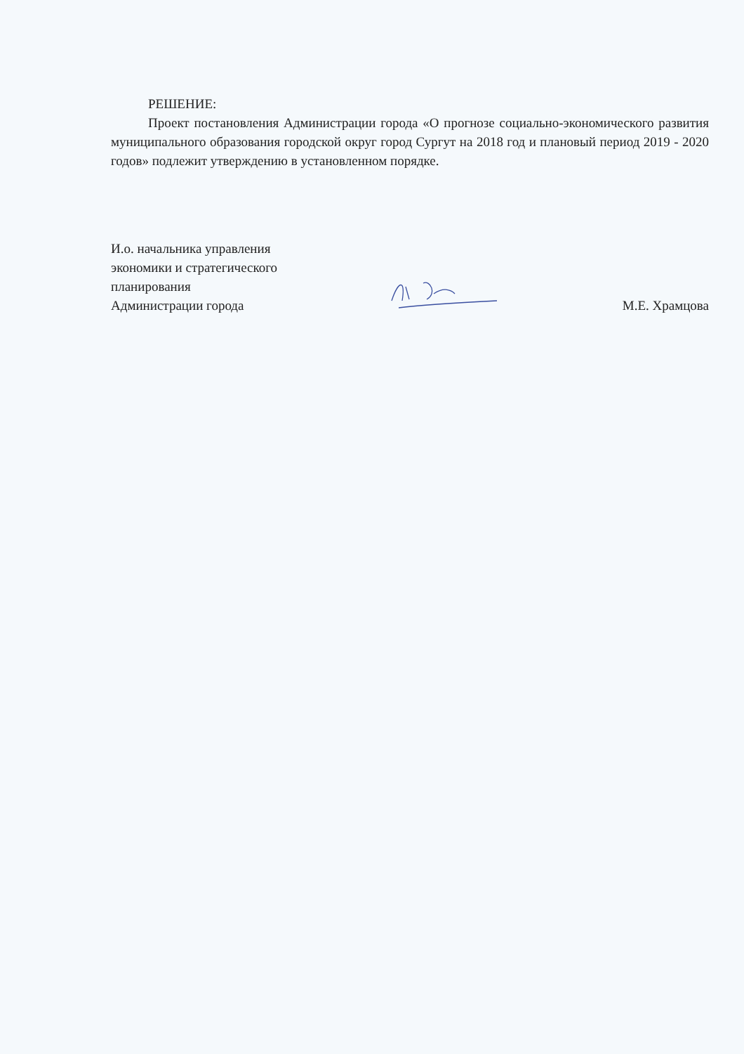РЕШЕНИЕ:
Проект постановления Администрации города «О прогнозе социально-экономического развития муниципального образования городской округ город Сургут на 2018 год и плановый период 2019 - 2020 годов» подлежит утверждению в установленном порядке.
И.о. начальника управления
экономики и стратегического
планирования
Администрации города
М.Е. Храмцова